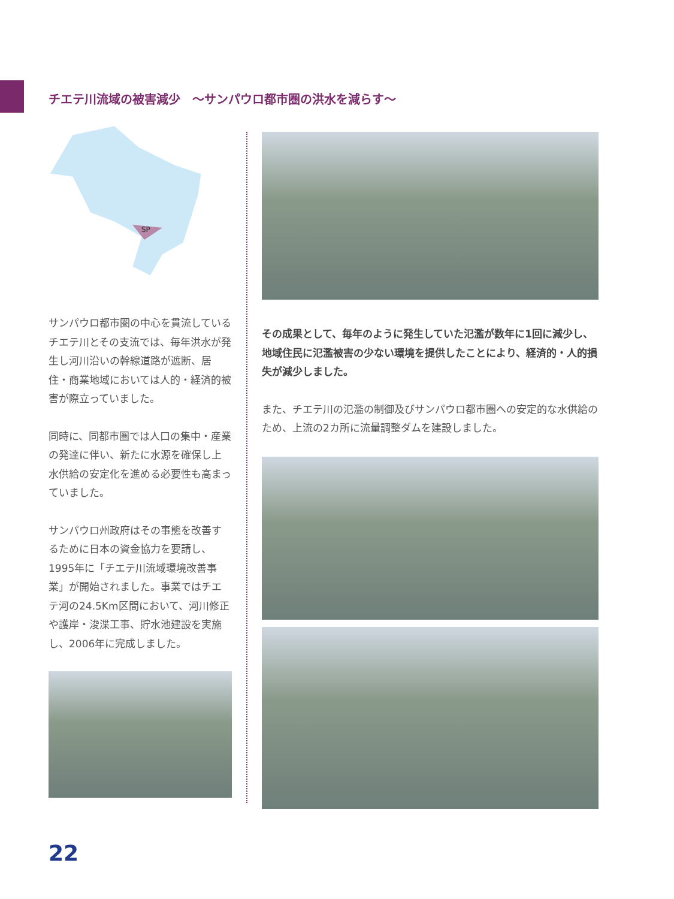チエテ川流域の被害減少　～サンパウロ都市圏の洪水を減らす～
SP
サンパウロ都市圏の中心を貫流しているチエテ川とその支流では、毎年洪水が発生し河川沿いの幹線道路が遮断、居住・商業地域においては人的・経済的被害が際立っていました。
同時に、同都市圏では人口の集中・産業の発達に伴い、新たに水源を確保し上水供給の安定化を進める必要性も高まっていました。
サンパウロ州政府はその事態を改善するために日本の資金協力を要請し、1995年に「チエテ川流域環境改善事業」が開始されました。事業ではチエテ河の24.5Km区間において、河川修正や護岸・浚渫工事、貯水池建設を実施し、2006年に完成しました。
その成果として、毎年のように発生していた氾濫が数年に1回に減少し、地域住民に氾濫被害の少ない環境を提供したことにより、経済的・人的損失が減少しました。
また、チエテ川の氾濫の制御及びサンパウロ都市圏への安定的な水供給のため、上流の2カ所に流量調整ダムを建設しました。
22